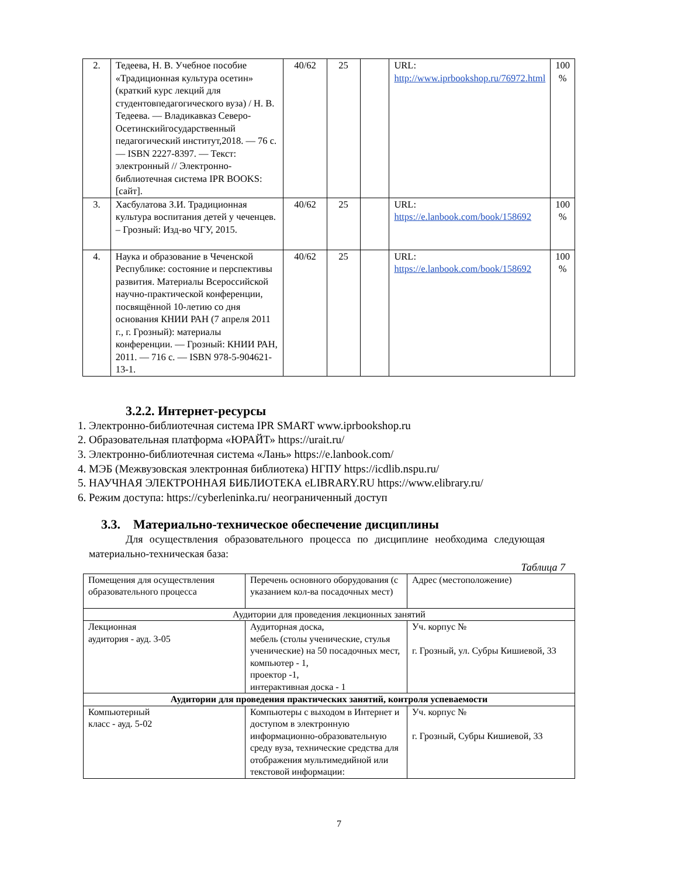| 2. | Тедеева, Н. В. Учебное пособие «Традиционная культура осетин» (краткий курс лекций для студентовпедагогического вуза) / Н. В. Тедеева. — Владикавказ Северо-Осетинскийгосударственный педагогический институт,2018. — 76 с. — ISBN 2227-8397. — Текст: электронный // Электронно-библиотечная система IPR BOOKS: [сайт]. | 40/62 | 25 | | URL: http://www.iprbookshop.ru/76972.html | 100 % |
| 3. | Хасбулатова З.И. Традиционная культура воспитания детей у чеченцев. – Грозный: Изд-во ЧГУ, 2015. | 40/62 | 25 | | URL: https://e.lanbook.com/book/158692 | 100 % |
| 4. | Наука и образование в Чеченской Республике: состояние и перспективы развития. Материалы Всероссийской научно-практической конференции, посвящённой 10-летию со дня основания КНИИ РАН (7 апреля 2011 г., г. Грозный): материалы конференции. — Грозный: КНИИ РАН, 2011. — 716 с. — ISBN 978-5-904621-13-1. | 40/62 | 25 | | URL: https://e.lanbook.com/book/158692 | 100 % |
3.2.2. Интернет-ресурсы
1. Электронно-библиотечная система IPR SMART www.iprbookshop.ru
2. Образовательная платформа «ЮРАЙТ» https://urait.ru/
3. Электронно-библиотечная система «Лань» https://e.lanbook.com/
4. МЭБ (Межвузовская электронная библиотека) НГПУ https://icdlib.nspu.ru/
5. НАУЧНАЯ ЭЛЕКТРОННАЯ БИБЛИОТЕКА eLIBRARY.RU https://www.elibrary.ru/
6. Режим доступа: https://cyberleninka.ru/ неограниченный доступ
3.3. Материально-техническое обеспечение дисциплины
Для осуществления образовательного процесса по дисциплине необходима следующая материально-техническая база:
Таблица 7
| Помещения для осуществления образовательного процесса | Перечень основного оборудования (с указанием кол-ва посадочных мест) | Адрес (местоположение) |
| Аудитории для проведения лекционных занятий | | |
| Лекционная аудитория - ауд. 3-05 | Аудиторная доска, мебель (столы ученические, стулья ученические) на 50 посадочных мест, компьютер - 1, проектор -1, интерактивная доска - 1 | Уч. корпус № г. Грозный, ул. Субры Кишиевой, 33 |
| Аудитории для проведения практических занятий, контроля успеваемости | | |
| Компьютерный класс - ауд. 5-02 | Компьютеры с выходом в Интернет и доступом в электронную информационно-образовательную среду вуза, технические средства для отображения мультимедийной или текстовой информации: | Уч. корпус № г. Грозный, Субры Кишиевой, 33 |
7